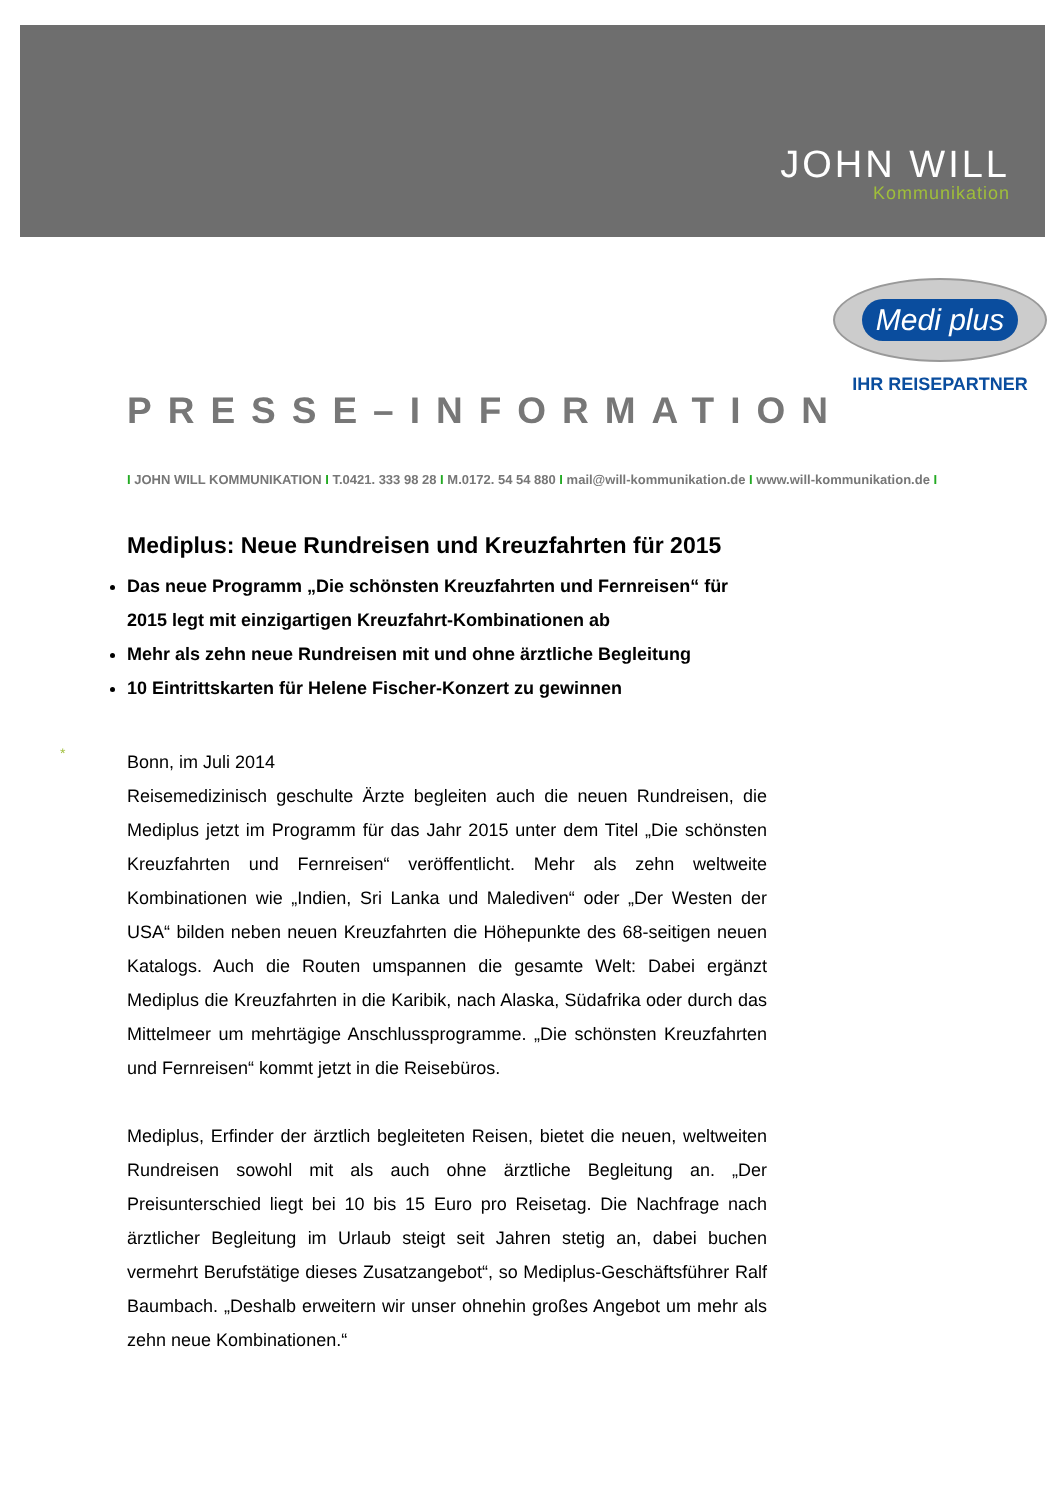JOHN WILL
Kommunikation
Medi plus
IHR REISEPARTNER
*
PRESSE–INFORMATION
I JOHN WILL KOMMUNIKATION I T.0421. 333 98 28 I M.0172. 54 54 880 I mail@will-kommunikation.de I www.will-kommunikation.de I
Mediplus: Neue Rundreisen und Kreuzfahrten für 2015
Das neue Programm „Die schönsten Kreuzfahrten und Fernreisen“ für 2015 legt mit einzigartigen Kreuzfahrt-Kombinationen ab
Mehr als zehn neue Rundreisen mit und ohne ärztliche Begleitung
10 Eintrittskarten für Helene Fischer-Konzert zu gewinnen
Bonn, im Juli 2014
Reisemedizinisch geschulte Ärzte begleiten auch die neuen Rundreisen, die Mediplus jetzt im Programm für das Jahr 2015 unter dem Titel „Die schönsten Kreuzfahrten und Fernreisen“ veröffentlicht. Mehr als zehn weltweite Kombinationen wie „Indien, Sri Lanka und Malediven“ oder „Der Westen der USA“ bilden neben neuen Kreuzfahrten die Höhepunkte des 68-seitigen neuen Katalogs. Auch die Routen umspannen die gesamte Welt: Dabei ergänzt Mediplus die Kreuzfahrten in die Karibik, nach Alaska, Südafrika oder durch das Mittelmeer um mehrtägige Anschlussprogramme. „Die schönsten Kreuzfahrten und Fernreisen“ kommt jetzt in die Reisebüros.
Mediplus, Erfinder der ärztlich begleiteten Reisen, bietet die neuen, weltweiten Rundreisen sowohl mit als auch ohne ärztliche Begleitung an. „Der Preisunterschied liegt bei 10 bis 15 Euro pro Reisetag. Die Nachfrage nach ärztlicher Begleitung im Urlaub steigt seit Jahren stetig an, dabei buchen vermehrt Berufstätige dieses Zusatzangebot“, so Mediplus-Geschäftsführer Ralf Baumbach. „Deshalb erweitern wir unser ohnehin großes Angebot um mehr als zehn neue Kombinationen.“